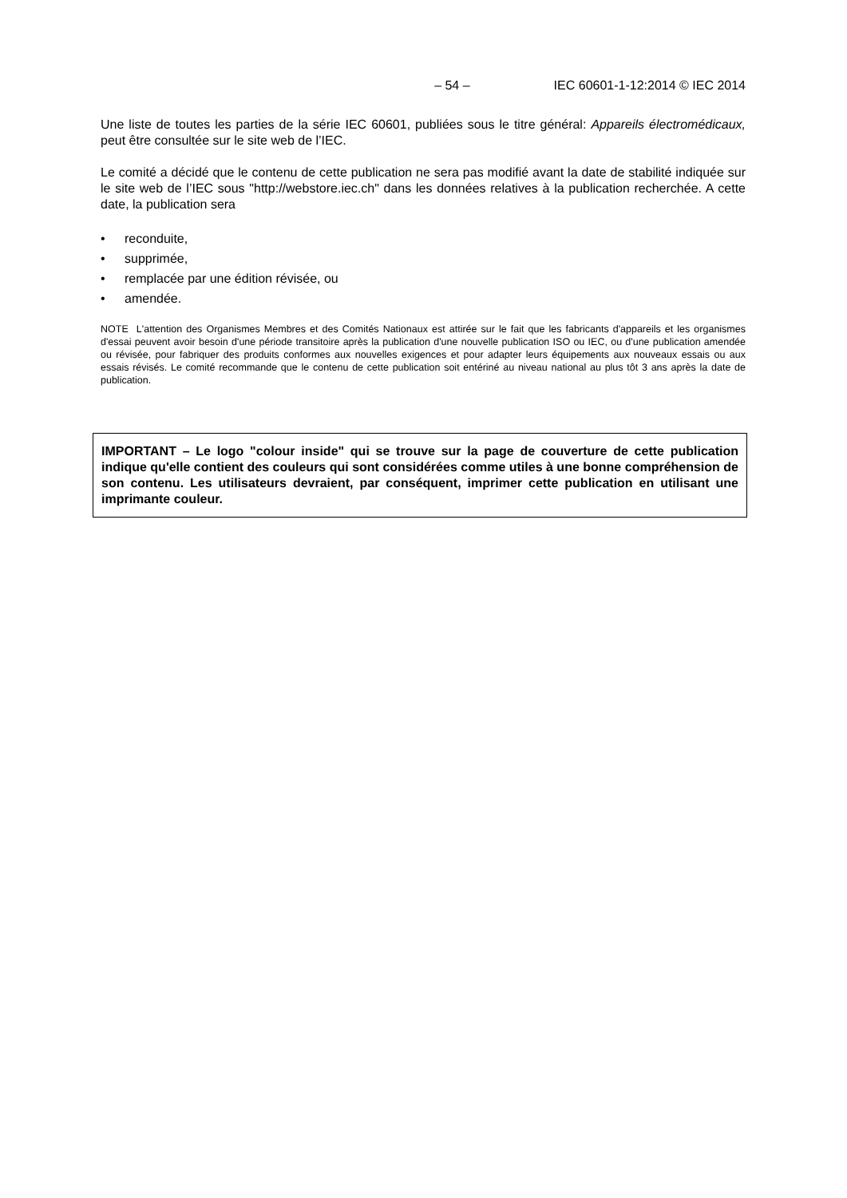– 54 – IEC 60601-1-12:2014 © IEC 2014
Une liste de toutes les parties de la série IEC 60601, publiées sous le titre général: Appareils électromédicaux, peut être consultée sur le site web de l’IEC.
Le comité a décidé que le contenu de cette publication ne sera pas modifié avant la date de stabilité indiquée sur le site web de l’IEC sous "http://webstore.iec.ch" dans les données relatives à la publication recherchée. A cette date, la publication sera
• reconduite,
• supprimée,
• remplacée par une édition révisée, ou
• amendée.
NOTE L'attention des Organismes Membres et des Comités Nationaux est attirée sur le fait que les fabricants d'appareils et les organismes d'essai peuvent avoir besoin d'une période transitoire après la publication d'une nouvelle publication ISO ou IEC, ou d'une publication amendée ou révisée, pour fabriquer des produits conformes aux nouvelles exigences et pour adapter leurs équipements aux nouveaux essais ou aux essais révisés. Le comité recommande que le contenu de cette publication soit entériné au niveau national au plus tôt 3 ans après la date de publication.
IMPORTANT – Le logo "colour inside" qui se trouve sur la page de couverture de cette publication indique qu'elle contient des couleurs qui sont considérées comme utiles à une bonne compréhension de son contenu. Les utilisateurs devraient, par conséquent, imprimer cette publication en utilisant une imprimante couleur.